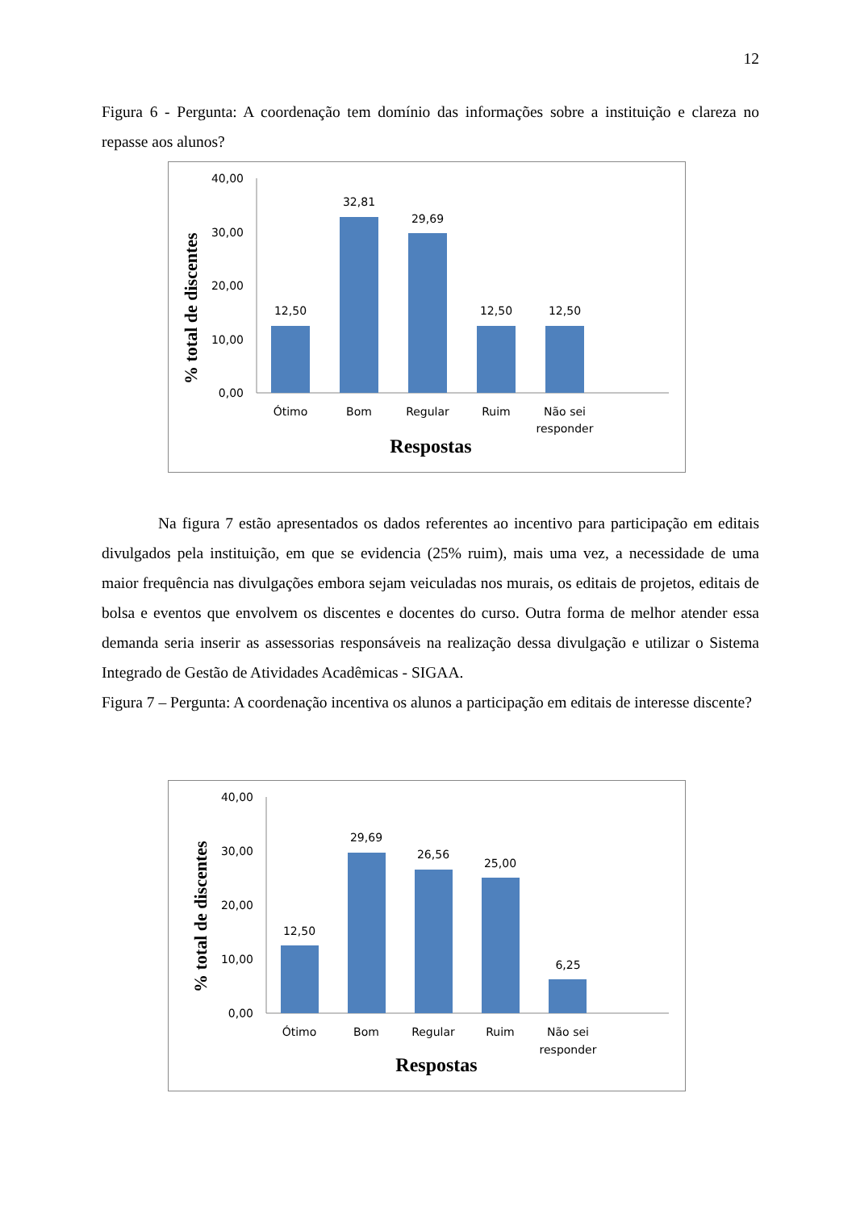12
Figura 6 - Pergunta: A coordenação tem domínio das informações sobre a instituição e clareza no repasse aos alunos?
% total de discentes
40,00
30,00
20,00
10,00
0,00
12,50
32,81
29,69
12,50
12,50
Ótimo
Bom
Regular
Ruim
Não sei
responder
Respostas
Na figura 7 estão apresentados os dados referentes ao incentivo para participação em editais divulgados pela instituição, em que se evidencia (25% ruim), mais uma vez, a necessidade de uma maior frequência nas divulgações embora sejam veiculadas nos murais, os editais de projetos, editais de bolsa e eventos que envolvem os discentes e docentes do curso. Outra forma de melhor atender essa demanda seria inserir as assessorias responsáveis na realização dessa divulgação e utilizar o Sistema Integrado de Gestão de Atividades Acadêmicas - SIGAA.
Figura 7 – Pergunta: A coordenação incentiva os alunos a participação em editais de interesse discente?
% total de discentes
40,00
30,00
20,00
10,00
0,00
12,50
29,69
26,56
25,00
6,25
Ótimo
Bom
Regular
Ruim
Não sei
responder
Respostas